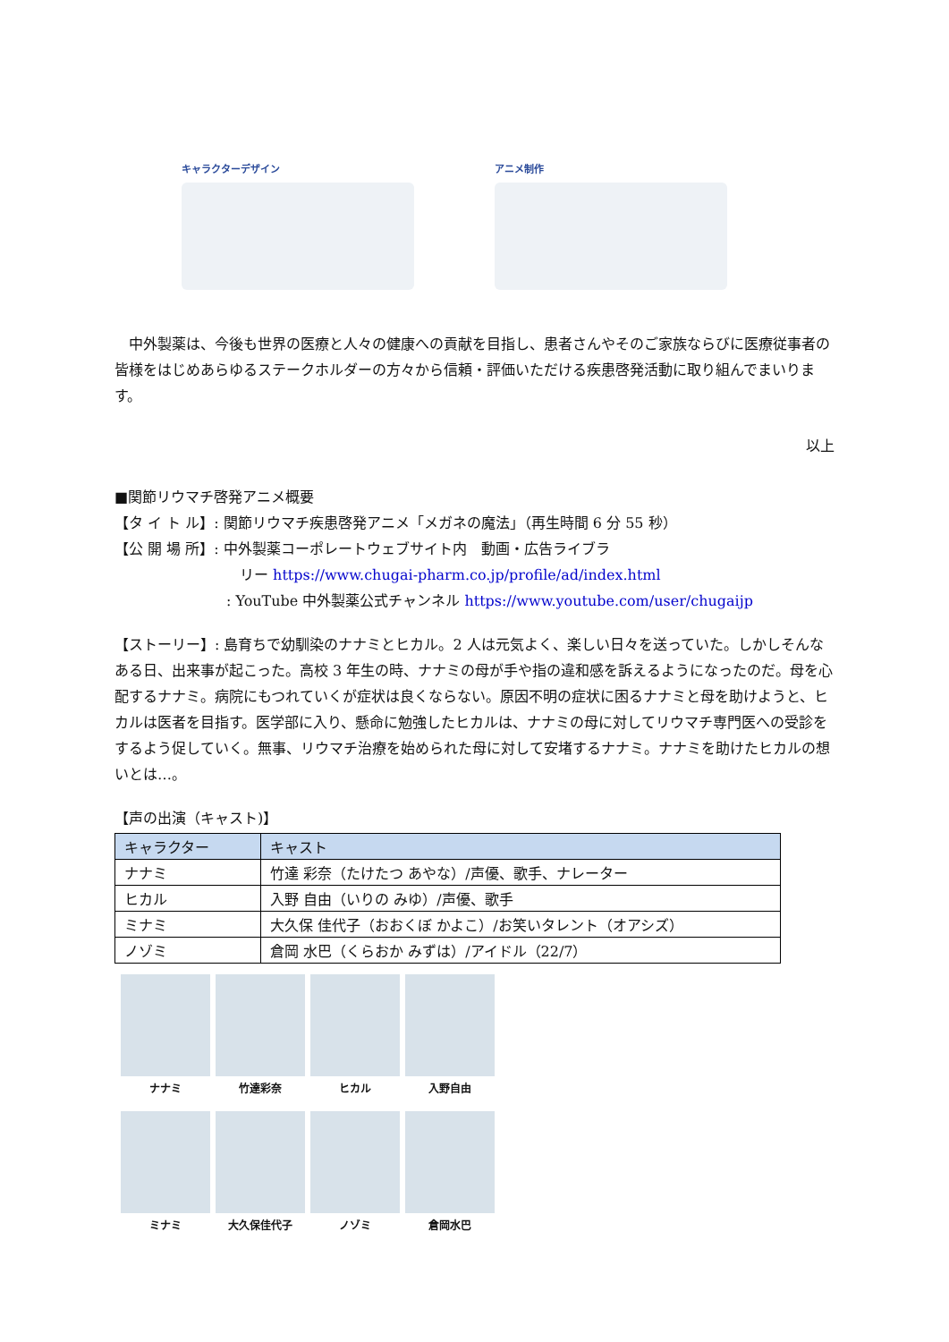キャラクターデザイン アニメ制作
中外製薬は、今後も世界の医療と人々の健康への貢献を目指し、患者さんやそのご家族ならびに医療従事者の皆様をはじめあらゆるステークホルダーの方々から信頼・評価いただける疾患啓発活動に取り組んでまいります。
以上
■関節リウマチ啓発アニメ概要
【タ イ ト ル】: 関節リウマチ疾患啓発アニメ「メガネの魔法」（再生時間 6 分 55 秒）
【公 開 場 所】: 中外製薬コーポレートウェブサイト内　動画・広告ライブラ
リー https://www.chugai-pharm.co.jp/profile/ad/index.html
: YouTube 中外製薬公式チャンネル https://www.youtube.com/user/chugaijp
【ストーリー】: 島育ちで幼馴染のナナミとヒカル。2 人は元気よく、楽しい日々を送っていた。しかしそんなある日、出来事が起こった。高校 3 年生の時、ナナミの母が手や指の違和感を訴えるようになったのだ。母を心配するナナミ。病院にもつれていくが症状は良くならない。原因不明の症状に困るナナミと母を助けようと、ヒカルは医者を目指す。医学部に入り、懸命に勉強したヒカルは、ナナミの母に対してリウマチ専門医への受診をするよう促していく。無事、リウマチ治療を始められた母に対して安堵するナナミ。ナナミを助けたヒカルの想いとは…。
【声の出演（キャスト)】
| キャラクター | キャスト |
| --- | --- |
| ナナミ | 竹達 彩奈（たけたつ あやな）/声優、歌手、ナレーター |
| ヒカル | 入野 自由（いりの みゆ）/声優、歌手 |
| ミナミ | 大久保 佳代子（おおくぼ かよこ）/お笑いタレント（オアシズ） |
| ノゾミ | 倉岡 水巴（くらおか みずは）/アイドル（22/7） |
ナナミ
竹達彩奈
ヒカル
入野自由
ミナミ
大久保佳代子
ノゾミ
倉岡水巴